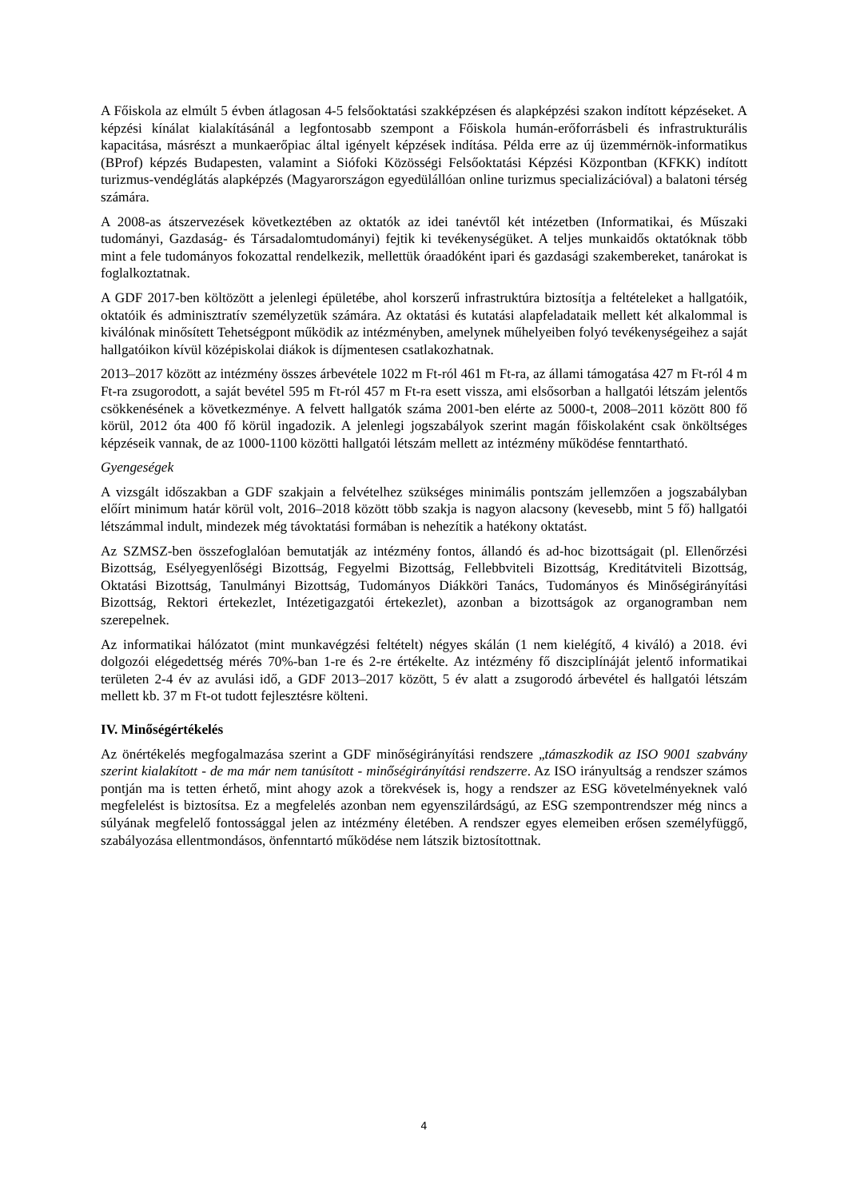A Főiskola az elmúlt 5 évben átlagosan 4-5 felsőoktatási szakképzésen és alapképzési szakon indított képzéseket. A képzési kínálat kialakításánál a legfontosabb szempont a Főiskola humán-erőforrásbeli és infrastrukturális kapacitása, másrészt a munkaerőpiac által igényelt képzések indítása. Példa erre az új üzemmérnök-informatikus (BProf) képzés Budapesten, valamint a Siófoki Közösségi Felsőoktatási Képzési Központban (KFKK) indított turizmus-vendéglátás alapképzés (Magyarországon egyedülállóan online turizmus specializációval) a balatoni térség számára.
A 2008-as átszervezések következtében az oktatók az idei tanévtől két intézetben (Informatikai, és Műszaki tudományi, Gazdaság- és Társadalomtudományi) fejtik ki tevékenységüket. A teljes munkaidős oktatóknak több mint a fele tudományos fokozattal rendelkezik, mellettük óraadóként ipari és gazdasági szakembereket, tanárokat is foglalkoztatnak.
A GDF 2017-ben költözött a jelenlegi épületébe, ahol korszerű infrastruktúra biztosítja a feltételeket a hallgatóik, oktatóik és adminisztratív személyzetük számára. Az oktatási és kutatási alapfeladataik mellett két alkalommal is kiválónak minősített Tehetségpont működik az intézményben, amelynek műhelyeiben folyó tevékenységeihez a saját hallgatóikon kívül középiskolai diákok is díjmentesen csatlakozhatnak.
2013–2017 között az intézmény összes árbevétele 1022 m Ft-ról 461 m Ft-ra, az állami támogatása 427 m Ft-ról 4 m Ft-ra zsugorodott, a saját bevétel 595 m Ft-ról 457 m Ft-ra esett vissza, ami elsősorban a hallgatói létszám jelentős csökkenésének a következménye. A felvett hallgatók száma 2001-ben elérte az 5000-t, 2008–2011 között 800 fő körül, 2012 óta 400 fő körül ingadozik. A jelenlegi jogszabályok szerint magán főiskolaként csak önköltséges képzéseik vannak, de az 1000-1100 közötti hallgatói létszám mellett az intézmény működése fenntartható.
Gyengeségek
A vizsgált időszakban a GDF szakjain a felvételhez szükséges minimális pontszám jellemzően a jogszabályban előírt minimum határ körül volt, 2016–2018 között több szakja is nagyon alacsony (kevesebb, mint 5 fő) hallgatói létszámmal indult, mindezek még távoktatási formában is nehezítik a hatékony oktatást.
Az SZMSZ-ben összefoglalóan bemutatják az intézmény fontos, állandó és ad-hoc bizottságait (pl. Ellenőrzési Bizottság, Esélyegyenlőségi Bizottság, Fegyelmi Bizottság, Fellebbviteli Bizottság, Kreditátviteli Bizottság, Oktatási Bizottság, Tanulmányi Bizottság, Tudományos Diákköri Tanács, Tudományos és Minőségirányítási Bizottság, Rektori értekezlet, Intézetigazgatói értekezlet), azonban a bizottságok az organogramban nem szerepelnek.
Az informatikai hálózatot (mint munkavégzési feltételt) négyes skálán (1 nem kielégítő, 4 kiváló) a 2018. évi dolgozói elégedettség mérés 70%-ban 1-re és 2-re értékelte. Az intézmény fő diszciplínáját jelentő informatikai területen 2-4 év az avulási idő, a GDF 2013–2017 között, 5 év alatt a zsugorodó árbevétel és hallgatói létszám mellett kb. 37 m Ft-ot tudott fejlesztésre költeni.
IV. Minőségértékelés
Az önértékelés megfogalmazása szerint a GDF minőségirányítási rendszere „támaszkodik az ISO 9001 szabvány szerint kialakított - de ma már nem tanúsított - minőségirányítási rendszerre. Az ISO irányultság a rendszer számos pontján ma is tetten érhető, mint ahogy azok a törekvések is, hogy a rendszer az ESG követelményeknek való megfelelést is biztosítsa. Ez a megfelelés azonban nem egyenszilárdságú, az ESG szempontrendszer még nincs a súlyának megfelelő fontossággal jelen az intézmény életében. A rendszer egyes elemeiben erősen személyfüggő, szabályozása ellentmondásos, önfenntartó működése nem látszik biztosítottnak.
4